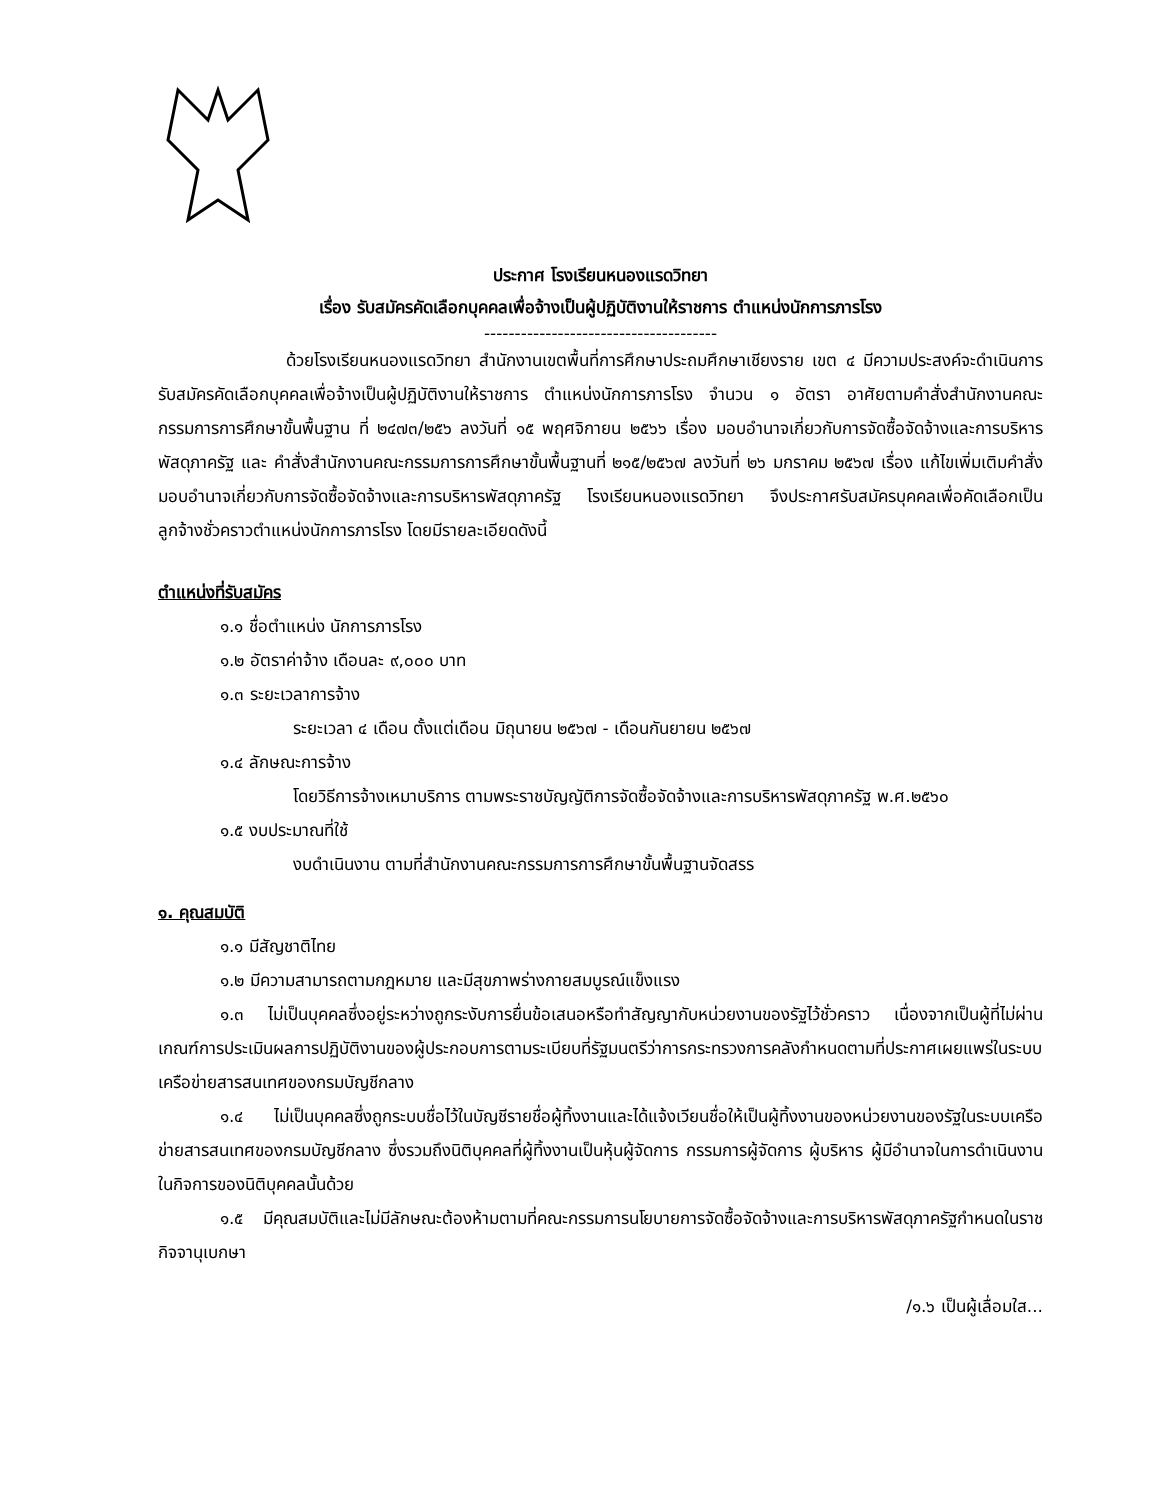ประกาศ โรงเรียนหนองแรดวิทยา
เรื่อง รับสมัครคัดเลือกบุคคลเพื่อจ้างเป็นผู้ปฏิบัติงานให้ราชการ ตำแหน่งนักการภารโรง
--------------------------------------
ด้วยโรงเรียนหนองแรดวิทยา สำนักงานเขตพื้นที่การศึกษาประถมศึกษาเชียงราย เขต ๔ มีความประสงค์จะดำเนินการรับสมัครคัดเลือกบุคคลเพื่อจ้างเป็นผู้ปฏิบัติงานให้ราชการ ตำแหน่งนักการภารโรง จำนวน ๑ อัตรา อาศัยตามคำสั่งสำนักงานคณะกรรมการการศึกษาขั้นพื้นฐาน ที่ ๒๔๗๓/๒๕๖ ลงวันที่ ๑๕ พฤศจิกายน ๒๕๖๖ เรื่อง มอบอำนาจเกี่ยวกับการจัดซื้อจัดจ้างและการบริหารพัสดุภาครัฐ และ คำสั่งสำนักงานคณะกรรมการการศึกษาขั้นพื้นฐานที่ ๒๑๕/๒๕๖๗ ลงวันที่ ๒๖ มกราคม ๒๕๖๗ เรื่อง แก้ไขเพิ่มเติมคำสั่งมอบอำนาจเกี่ยวกับการจัดซื้อจัดจ้างและการบริหารพัสดุภาครัฐ โรงเรียนหนองแรดวิทยา จึงประกาศรับสมัครบุคคลเพื่อคัดเลือกเป็นลูกจ้างชั่วคราวตำแหน่งนักการภารโรง โดยมีรายละเอียดดังนี้
ตำแหน่งที่รับสมัคร
๑.๑ ชื่อตำแหน่ง นักการภารโรง
๑.๒ อัตราค่าจ้าง เดือนละ ๙,๐๐๐ บาท
๑.๓ ระยะเวลาการจ้าง
ระยะเวลา ๔ เดือน ตั้งแต่เดือน มิถุนายน ๒๕๖๗ - เดือนกันยายน ๒๕๖๗
๑.๔ ลักษณะการจ้าง
โดยวิธีการจ้างเหมาบริการ ตามพระราชบัญญัติการจัดซื้อจัดจ้างและการบริหารพัสดุภาครัฐ พ.ศ.๒๕๖๐
๑.๕ งบประมาณที่ใช้
งบดำเนินงาน ตามที่สำนักงานคณะกรรมการการศึกษาขั้นพื้นฐานจัดสรร
๑. คุณสมบัติ
๑.๑ มีสัญชาติไทย
๑.๒ มีความสามารถตามกฎหมาย และมีสุขภาพร่างกายสมบูรณ์แข็งแรง
๑.๓ ไม่เป็นบุคคลซึ่งอยู่ระหว่างถูกระงับการยื่นข้อเสนอหรือทำสัญญากับหน่วยงานของรัฐไว้ชั่วคราว เนื่องจากเป็นผู้ที่ไม่ผ่านเกณฑ์การประเมินผลการปฏิบัติงานของผู้ประกอบการตามระเบียบที่รัฐมนตรีว่าการกระทรวงการคลังกำหนดตามที่ประกาศเผยแพร่ในระบบเครือข่ายสารสนเทศของกรมบัญชีกลาง
๑.๔ ไม่เป็นบุคคลซึ่งถูกระบบชื่อไว้ในบัญชีรายชื่อผู้ทิ้งงานและได้แจ้งเวียนชื่อให้เป็นผู้ทิ้งงานของหน่วยงานของรัฐในระบบเครือข่ายสารสนเทศของกรมบัญชีกลาง ซึ่งรวมถึงนิติบุคคลที่ผู้ทิ้งงานเป็นหุ้นผู้จัดการ กรรมการผู้จัดการ ผู้บริหาร ผู้มีอำนาจในการดำเนินงานในกิจการของนิติบุคคลนั้นด้วย
๑.๕ มีคุณสมบัติและไม่มีลักษณะต้องห้ามตามที่คณะกรรมการนโยบายการจัดซื้อจัดจ้างและการบริหารพัสดุภาครัฐกำหนดในราชกิจจานุเบกษา
/๑.๖ เป็นผู้เลื่อมใส...